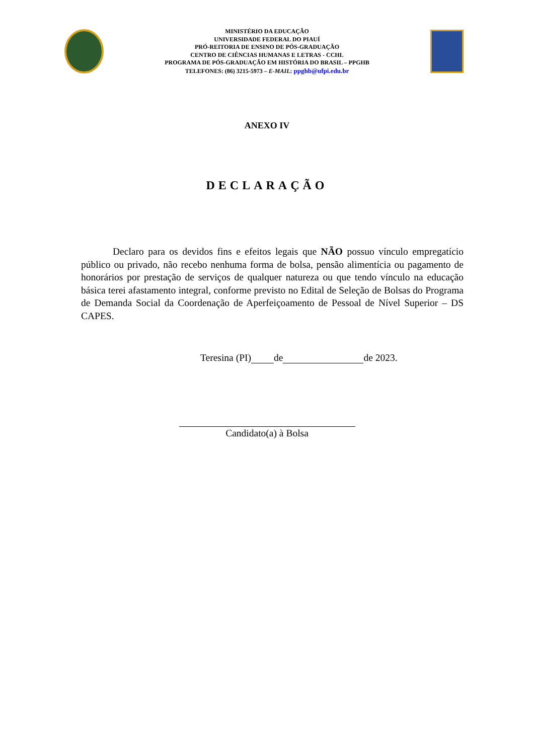MINISTÉRIO DA EDUCAÇÃO
UNIVERSIDADE FEDERAL DO PIAUÍ
PRÓ-REITORIA DE ENSINO DE PÓS-GRADUAÇÃO
CENTRO DE CIÊNCIAS HUMANAS E LETRAS - CCHL
PROGRAMA DE PÓS-GRADUAÇÃO EM HISTÓRIA DO BRASIL – PPGHB
TELEFONES: (86) 3215-5973 – E-MAIL: ppghb@ufpi.edu.br
ANEXO IV
DECLARAÇÃO
Declaro para os devidos fins e efeitos legais que NÃO possuo vínculo empregatício público ou privado, não recebo nenhuma forma de bolsa, pensão alimentícia ou pagamento de honorários por prestação de serviços de qualquer natureza ou que tendo vínculo na educação básica terei afastamento integral, conforme previsto no Edital de Seleção de Bolsas do Programa de Demanda Social da Coordenação de Aperfeiçoamento de Pessoal de Nível Superior – DS CAPES.
Teresina (PI) de de 2023.
Candidato(a) à Bolsa